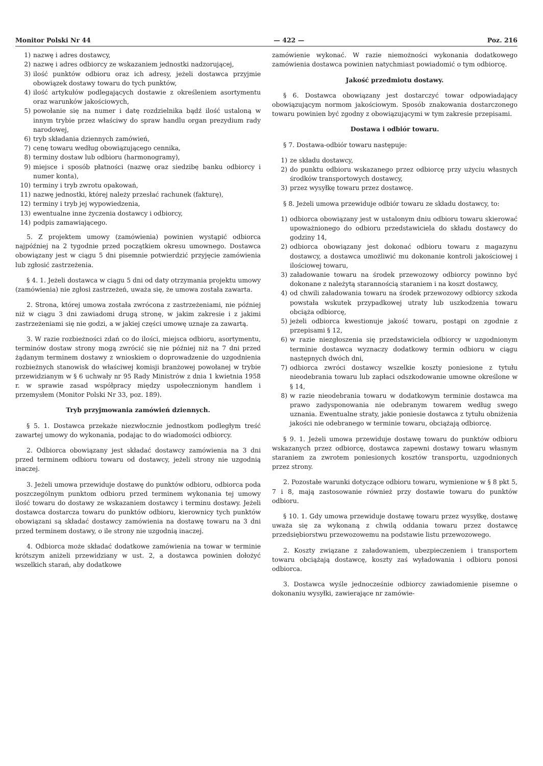Monitor Polski Nr 44 — 422 — Poz. 216
1) nazwę i adres dostawcy,
2) nazwę i adres odbiorcy ze wskazaniem jednostki nadzorującej,
3) ilość punktów odbioru oraz ich adresy, jeżeli dostawca przyjmie obowiązek dostawy towaru do tych punktów,
4) ilość artykułów podlegających dostawie z określeniem asortymentu oraz warunków jakościowych,
5) powołanie się na numer i datę rozdzielnika bądź ilość ustaloną w innym trybie przez właściwy do spraw handlu organ prezydium rady narodowej,
6) tryb składania dziennych zamówień,
7) cenę towaru według obowiązującego cennika,
8) terminy dostaw lub odbioru (harmonogramy),
9) miejsce i sposób płatności (nazwę oraz siedzibę banku odbiorcy i numer konta),
10) terminy i tryb zwrotu opakowań,
11) nazwę jednostki, której należy przesłać rachunek (fakturę),
12) terminy i tryb jej wypowiedzenia,
13) ewentualne inne życzenia dostawcy i odbiorcy,
14) podpis zamawiającego.
5. Z projektem umowy (zamówienia) powinien wystąpić odbiorca najpóźniej na 2 tygodnie przed początkiem okresu umownego. Dostawca obowiązany jest w ciągu 5 dni pisemnie potwierdzić przyjęcie zamówienia lub zgłosić zastrzeżenia.
§ 4. 1. Jeżeli dostawca w ciągu 5 dni od daty otrzymania projektu umowy (zamówienia) nie zgłosi zastrzeżeń, uważa się, że umowa została zawarta.
2. Strona, której umowa została zwrócona z zastrzeżeniami, nie później niż w ciągu 3 dni zawiadomi drugą stronę, w jakim zakresie i z jakimi zastrzeżeniami się nie godzi, a w jakiej części umowę uznaje za zawartą.
3. W razie rozbieżności zdań co do ilości, miejsca odbioru, asortymentu, terminów dostaw strony mogą zwrócić się nie później niż na 7 dni przed żądanym terminem dostawy z wnioskiem o doprowadzenie do uzgodnienia rozbieżnych stanowisk do właściwej komisji branżowej powołanej w trybie przewidzianym w § 6 uchwały nr 95 Rady Ministrów z dnia 1 kwietnia 1958 r. w sprawie zasad współpracy między uspołecznionym handlem i przemysłem (Monitor Polski Nr 33, poz. 189).
Tryb przyjmowania zamówień dziennych.
§ 5. 1. Dostawca przekaże niezwłocznie jednostkom podległym treść zawartej umowy do wykonania, podając to do wiadomości odbiorcy.
2. Odbiorca obowiązany jest składać dostawcy zamówienia na 3 dni przed terminem odbioru towaru od dostawcy, jeżeli strony nie uzgodnią inaczej.
3. Jeżeli umowa przewiduje dostawę do punktów odbioru, odbiorca poda poszczególnym punktom odbioru przed terminem wykonania tej umowy ilość towaru do dostawy ze wskazaniem dostawcy i terminu dostawy. Jeżeli dostawca dostarcza towaru do punktów odbioru, kierownicy tych punktów obowiązani są składać dostawcy zamówienia na dostawę towaru na 3 dni przed terminem dostawy, o ile strony nie uzgodnią inaczej.
4. Odbiorca może składać dodatkowe zamówienia na towar w terminie krótszym aniżeli przewidziany w ust. 2, a dostawca powinien dołożyć wszelkich starań, aby dodatkowe
zamówienie wykonać. W razie niemożności wykonania dodatkowego zamówienia dostawca powinien natychmiast powiadomić o tym odbiorcę.
Jakość przedmiotu dostawy.
§ 6. Dostawca obowiązany jest dostarczyć towar odpowiadający obowiązującym normom jakościowym. Sposób znakowania dostarczonego towaru powinien być zgodny z obowiązującymi w tym zakresie przepisami.
Dostawa i odbiór towaru.
§ 7. Dostawa-odbiór towaru następuje:
1) ze składu dostawcy,
2) do punktu odbioru wskazanego przez odbiorcę przy użyciu własnych środków transportowych dostawcy,
3) przez wysyłkę towaru przez dostawcę.
§ 8. Jeżeli umowa przewiduje odbiór towaru ze składu dostawcy, to:
1) odbiorca obowiązany jest w ustalonym dniu odbioru towaru skierować upoważnionego do odbioru przedstawiciela do składu dostawcy do godziny 14,
2) odbiorca obowiązany jest dokonać odbioru towaru z magazynu dostawcy, a dostawca umożliwić mu dokonanie kontroli jakościowej i ilościowej towaru,
3) załadowanie towaru na środek przewozowy odbiorcy powinno być dokonane z należytą starannością staraniem i na koszt dostawcy,
4) od chwili załadowania towaru na środek przewozowy odbiorcy szkoda powstała wskutek przypadkowej utraty lub uszkodzenia towaru obciąża odbiorcę,
5) jeżeli odbiorca kwestionuje jakość towaru, postąpi on zgodnie z przepisami § 12,
6) w razie niezgłoszenia się przedstawiciela odbiorcy w uzgodnionym terminie dostawca wyznaczy dodatkowy termin odbioru w ciągu następnych dwóch dni,
7) odbiorca zwróci dostawcy wszelkie koszty poniesione z tytułu nieodebrania towaru lub zapłaci odszkodowanie umowne określone w § 14,
8) w razie nieodebrania towaru w dodatkowym terminie dostawca ma prawo zadysponowania nie odebranym towarem według swego uznania. Ewentualne straty, jakie poniesie dostawca z tytułu obniżenia jakości nie odebranego w terminie towaru, obciążają odbiorcę.
§ 9. 1. Jeżeli umowa przewiduje dostawę towaru do punktów odbioru wskazanych przez odbiorcę, dostawca zapewni dostawy towaru własnym staraniem za zwrotem poniesionych kosztów transportu, uzgodnionych przez strony.
2. Pozostałe warunki dotyczące odbioru towaru, wymienione w § 8 pkt 5, 7 i 8, mają zastosowanie również przy dostawie towaru do punktów odbioru.
§ 10. 1. Gdy umowa przewiduje dostawę towaru przez wysyłkę, dostawę uważa się za wykonaną z chwilą oddania towaru przez dostawcę przedsiębiorstwu przewozowemu na podstawie listu przewozowego.
2. Koszty związane z załadowaniem, ubezpieczeniem i transportem towaru obciążają dostawcę, koszty zaś wyładowania i odbioru ponosi odbiorca.
3. Dostawca wyśle jednocześnie odbiorcy zawiadomienie pisemne o dokonaniu wysyłki, zawierające nr zamówie-